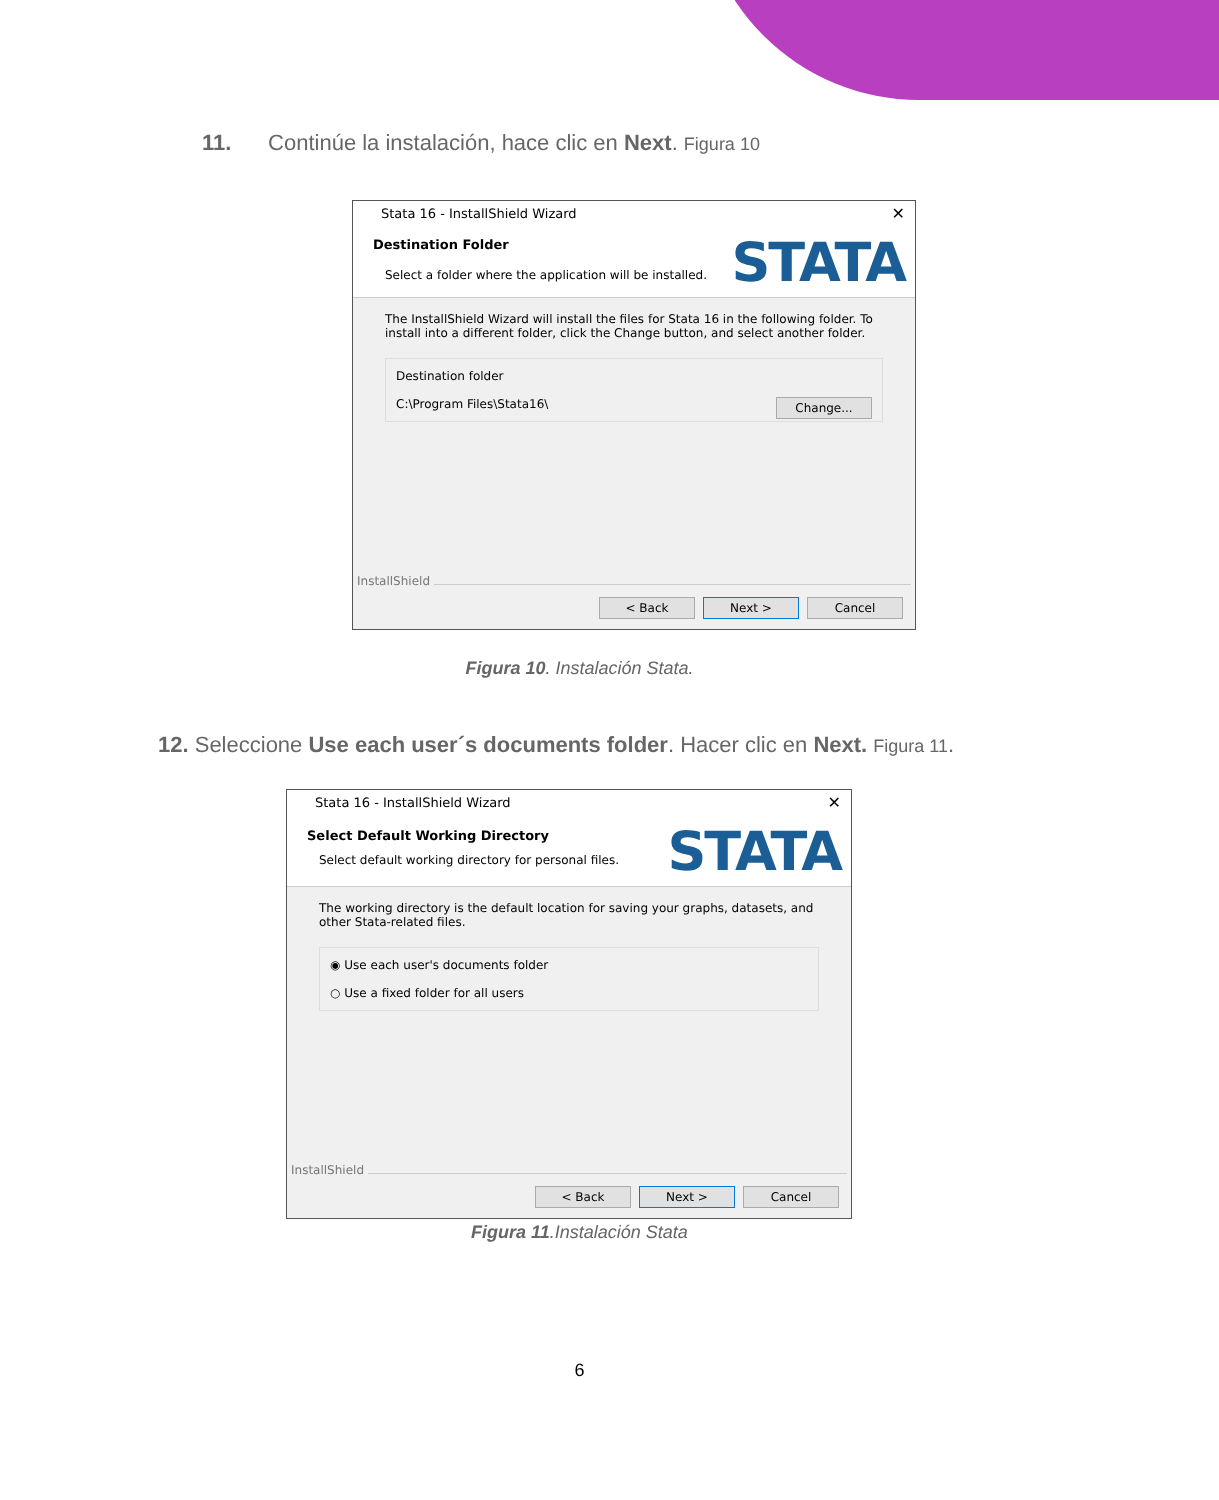11. Continúe la instalación, hace clic en Next. Figura 10
Stata 16 - InstallShield Wizard ✕
Destination Folder
Select a folder where the application will be installed.
STATA
The InstallShield Wizard will install the files for Stata 16 in the following folder. To install into a different folder, click the Change button, and select another folder.
Destination folder
C:\Program Files\Stata16\ Change...
InstallShield
< Back Next > Cancel
Figura 10. Instalación Stata.
12. Seleccione Use each user´s documents folder. Hacer clic en Next. Figura 11.
Stata 16 - InstallShield Wizard ✕
Select Default Working Directory
Select default working directory for personal files.
STATA
The working directory is the default location for saving your graphs, datasets, and other Stata-related files.
◉ Use each user's documents folder
○ Use a fixed folder for all users
InstallShield
< Back Next > Cancel
Figura 11.Instalación Stata
6